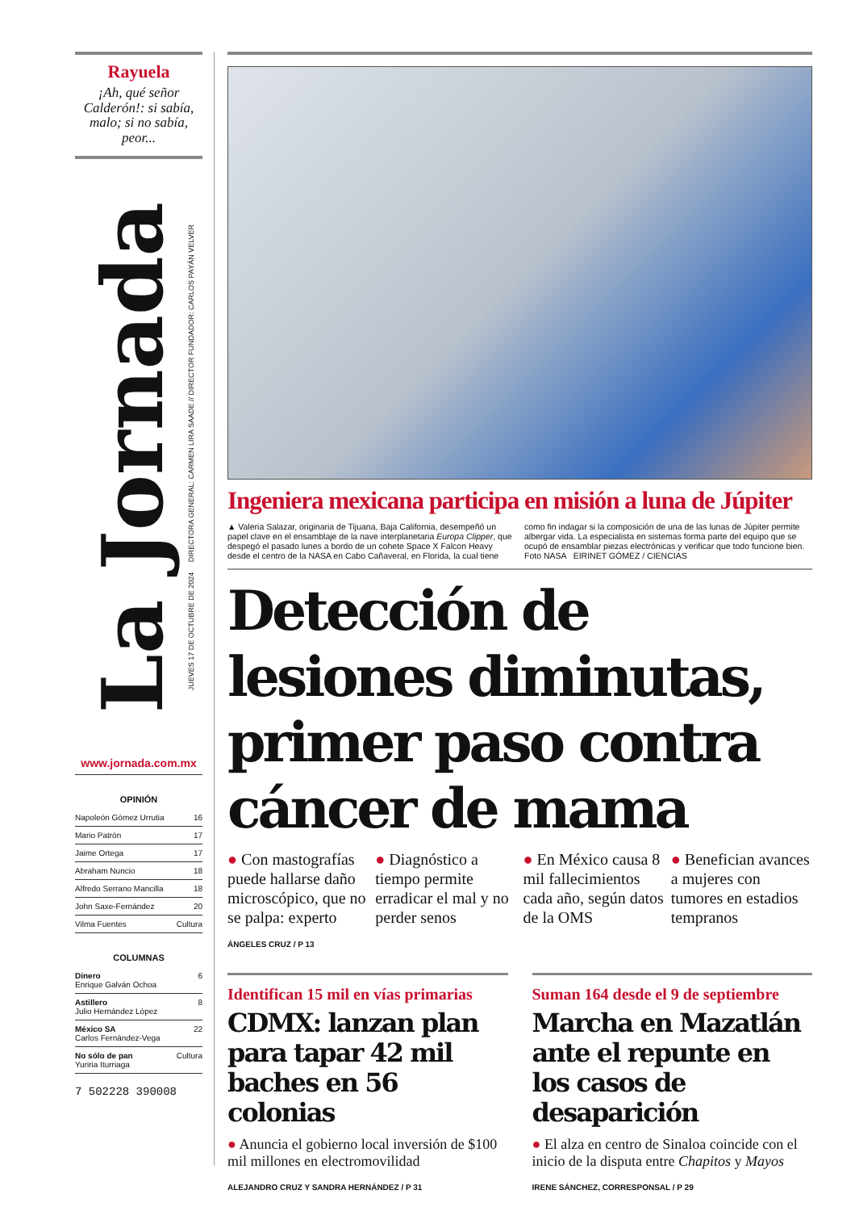Rayuela
¡Ah, qué señor Calderón!: si sabía, malo; si no sabía, peor...
La Jornada
JUEVES 17 DE OCTUBRE DE 2024 DIRECTORA GENERAL: CARMEN LIRA SAADE // DIRECTOR FUNDADOR: CARLOS PAYÁN VELVER
www.jornada.com.mx
OPINIÓN
Napoleón Gómez Urrutia 16
Mario Patrón 17
Jaime Ortega 17
Abraham Nuncio 18
Alfredo Serrano Mancilla 18
John Saxe-Fernández 20
Vilma Fuentes Cultura
COLUMNAS
Dinero
Enrique Galván Ochoa 6
Astillero
Julio Hernández López 8
México SA
Carlos Fernández-Vega 22
No sólo de pan
Yuriria Iturriaga Cultura
7 502228 390008
Ingeniera mexicana participa en misión a luna de Júpiter
▲ Valeria Salazar, originaria de Tijuana, Baja California, desempeñó un papel clave en el ensamblaje de la nave interplanetaria Europa Clipper, que despegó el pasado lunes a bordo de un cohete Space X Falcon Heavy desde el centro de la NASA en Cabo Cañaveral, en Florida, la cual tiene como fin indagar si la composición de una de las lunas de Júpiter permite albergar vida. La especialista en sistemas forma parte del equipo que se ocupó de ensamblar piezas electrónicas y verificar que todo funcione bien. Foto NASA EIRINET GÓMEZ / CIENCIAS
Detección de lesiones diminutas, primer paso contra cáncer de mama
● Con mastografías puede hallarse daño microscópico, que no se palpa: experto
● Diagnóstico a tiempo permite erradicar el mal y no perder senos
● En México causa 8 mil fallecimientos cada año, según datos de la OMS
● Benefician avances a mujeres con tumores en estadios tempranos
ÁNGELES CRUZ / P 13
Identifican 15 mil en vías primarias
CDMX: lanzan plan para tapar 42 mil baches en 56 colonias
● Anuncia el gobierno local inversión de $100 mil millones en electromovilidad
ALEJANDRO CRUZ Y SANDRA HERNÁNDEZ / P 31
Suman 164 desde el 9 de septiembre
Marcha en Mazatlán ante el repunte en los casos de desaparición
● El alza en centro de Sinaloa coincide con el inicio de la disputa entre Chapitos y Mayos
IRENE SÁNCHEZ, CORRESPONSAL / P 29